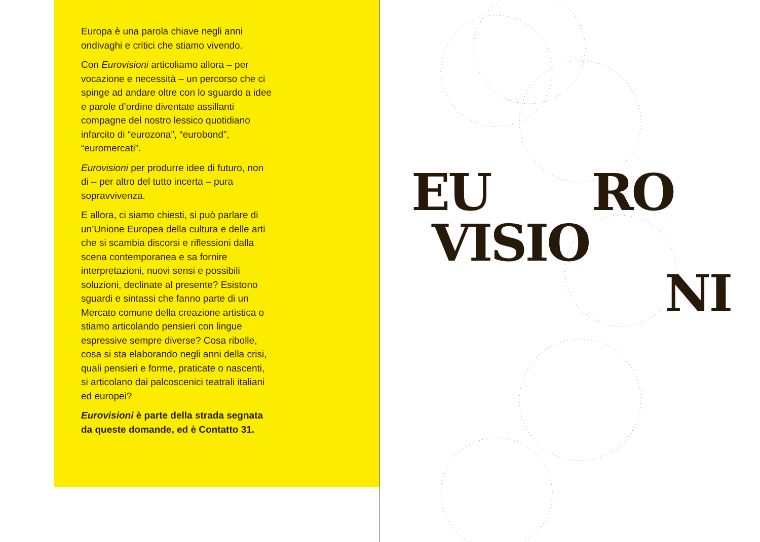Europa è una parola chiave negli anni ondivaghi e critici che stiamo vivendo.
Con Eurovisioni articoliamo allora – per vocazione e necessità – un percorso che ci spinge ad andare oltre con lo sguardo a idee e parole d’ordine diventate assillanti compagne del nostro lessico quotidiano infarcito di “eurozona”, “eurobond”, “euromercati”.
Eurovisioni per produrre idee di futuro, non di – per altro del tutto incerta – pura sopravvivenza.
E allora, ci siamo chiesti, si può parlare di un’Unione Europea della cultura e delle arti che si scambia discorsi e riflessioni dalla scena contemporanea e sa fornire interpretazioni, nuovi sensi e possibili soluzioni, declinate al presente? Esistono sguardi e sintassi che fanno parte di un Mercato comune della creazione artistica o stiamo articolando pensieri con lingue espressive sempre diverse? Cosa ribolle, cosa si sta elaborando negli anni della crisi, quali pensieri e forme, praticate o nascenti, si articolano dai palcoscenici teatrali italiani ed europei?
Eurovisioni è parte della strada segnata da queste domande, ed è Contatto 31.
EU RO
VISIO
NI